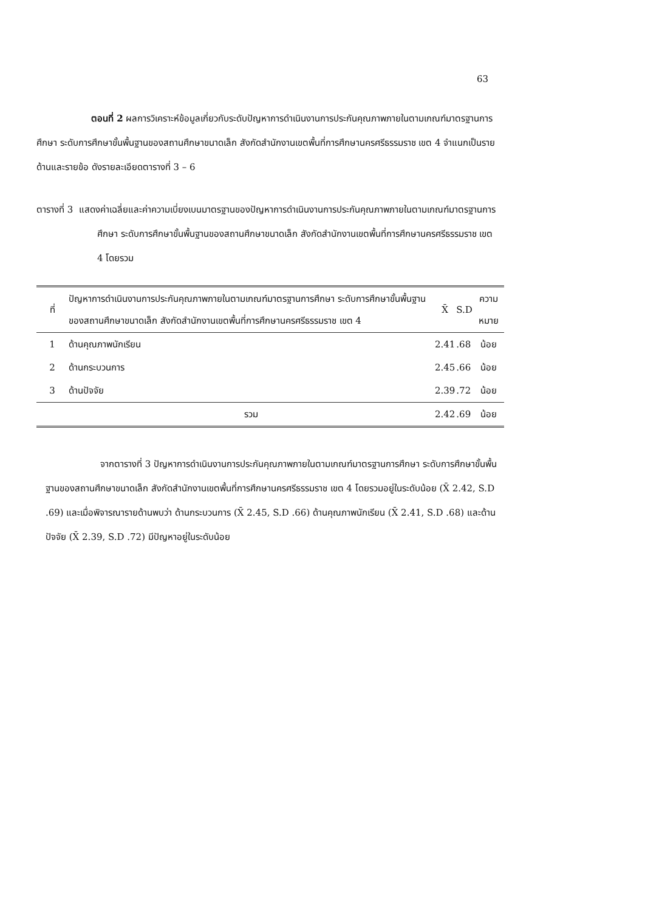63
ตอนที่ 2 ผลการวิเคราะห์ข้อมูลเกี่ยวกับระดับปัญหาการดำเนินงานการประกันคุณภาพภายในตามเกณฑ์มาตรฐานการศึกษา ระดับการศึกษาขั้นพื้นฐานของสถานศึกษาขนาดเล็ก สังกัดสำนักงานเขตพื้นที่การศึกษานครศรีธรรมราช เขต 4 จำแนกเป็นรายด้านและรายข้อ ดังรายละเอียดตารางที่ 3 – 6
ตารางที่ 3 แสดงค่าเฉลี่ยและค่าความเบี่ยงเบนมาตรฐานของปัญหาการดำเนินงานการประกันคุณภาพภายในตามเกณฑ์มาตรฐานการศึกษา ระดับการศึกษาขั้นพื้นฐานของสถานศึกษาขนาดเล็ก สังกัดสำนักงานเขตพื้นที่การศึกษานครศรีธรรมราช เขต 4 โดยรวม
| ที่ | ปัญหาการดำเนินงานการประกันคุณภาพภายในตามเกณฑ์มาตรฐานการศึกษา ระดับการศึกษาขั้นพื้นฐานของสถานศึกษาขนาดเล็ก สังกัดสำนักงานเขตพื้นที่การศึกษานครศรีธรรมราช เขต 4 | X̄ | S.D | ความหมาย |
| --- | --- | --- | --- | --- |
| 1 | ด้านคุณภาพนักเรียน | 2.41 | .68 | น้อย |
| 2 | ด้านกระบวนการ | 2.45 | .66 | น้อย |
| 3 | ด้านปัจจัย | 2.39 | .72 | น้อย |
| | รวม | 2.42 | .69 | น้อย |
จากตารางที่ 3 ปัญหาการดำเนินงานการประกันคุณภาพภายในตามเกณฑ์มาตรฐานการศึกษา ระดับการศึกษาขั้นพื้นฐานของสถานศึกษาขนาดเล็ก สังกัดสำนักงานเขตพื้นที่การศึกษานครศรีธรรมราช เขต 4 โดยรวมอยู่ในระดับน้อย (X̄ 2.42, S.D .69) และเมื่อพิจารณารายด้านพบว่า ด้านกระบวนการ (X̄ 2.45, S.D .66) ด้านคุณภาพนักเรียน (X̄ 2.41, S.D .68) และด้านปัจจัย (X̄ 2.39, S.D .72) มีปัญหาอยู่ในระดับน้อย